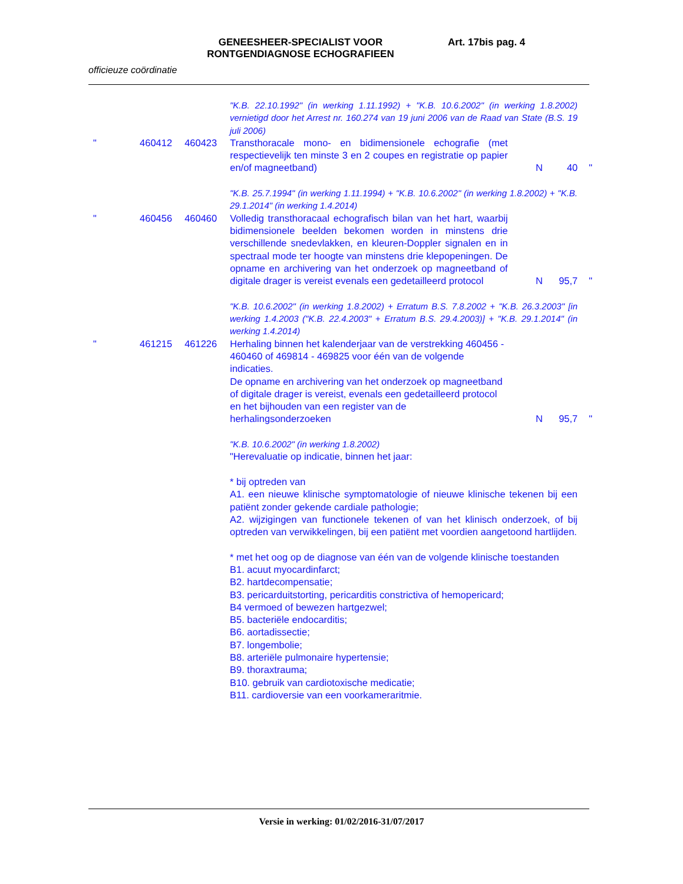GENEESHEER-SPECIALIST VOOR RONTGENDIAGNOSE ECHOGRAFIEEN Art. 17bis pag. 4
officieuze coördinatie
"K.B. 22.10.1992" (in werking 1.11.1992) + "K.B. 10.6.2002" (in werking 1.8.2002) vernietigd door het Arrest nr. 160.274 van 19 juni 2006 van de Raad van State (B.S. 19 juli 2006)
" 460412 460423 Transthoracale mono- en bidimensionele echografie (met respectievelijk ten minste 3 en 2 coupes en registratie op papier en/of magneetband)
N 40 "
"K.B. 25.7.1994" (in werking 1.11.1994) + "K.B. 10.6.2002" (in werking 1.8.2002) + "K.B. 29.1.2014" (in werking 1.4.2014)
" 460456 460460 Volledig transthoracaal echografisch bilan van het hart, waarbij bidimensionele beelden bekomen worden in minstens drie verschillende snedevlakken, en kleuren-Doppler signalen en in spectraal mode ter hoogte van minstens drie klepopeningen. De opname en archivering van het onderzoek op magneetband of digitale drager is vereist evenals een gedetailleerd protocol
N 95,7 "
"K.B. 10.6.2002" (in werking 1.8.2002) + Erratum B.S. 7.8.2002 + "K.B. 26.3.2003" [in werking 1.4.2003 ("K.B. 22.4.2003" + Erratum B.S. 29.4.2003)] + "K.B. 29.1.2014" (in werking 1.4.2014)
" 461215 461226 Herhaling binnen het kalenderjaar van de verstrekking 460456 - 460460 of 469814 - 469825 voor één van de volgende indicaties.
De opname en archivering van het onderzoek op magneetband of digitale drager is vereist, evenals een gedetailleerd protocol en het bijhouden van een register van de herhalingsonderzoeken
N 95,7 "
"K.B. 10.6.2002" (in werking 1.8.2002)
"Herevaluatie op indicatie, binnen het jaar:
* bij optreden van
A1. een nieuwe klinische symptomatologie of nieuwe klinische tekenen bij een patiënt zonder gekende cardiale pathologie;
A2. wijzigingen van functionele tekenen of van het klinisch onderzoek, of bij optreden van verwikkelingen, bij een patiënt met voordien aangetoond hartlijden.
* met het oog op de diagnose van één van de volgende klinische toestanden
B1. acuut myocardinfarct;
B2. hartdecompensatie;
B3. pericarduitstorting, pericarditis constrictiva of hemopericard;
B4 vermoed of bewezen hartgezwel;
B5. bacteriële endocarditis;
B6. aortadissectie;
B7. longembolie;
B8. arteriële pulmonaire hypertensie;
B9. thoraxtrauma;
B10. gebruik van cardiotoxische medicatie;
B11. cardioversie van een voorkameraritmie.
Versie in werking: 01/02/2016-31/07/2017